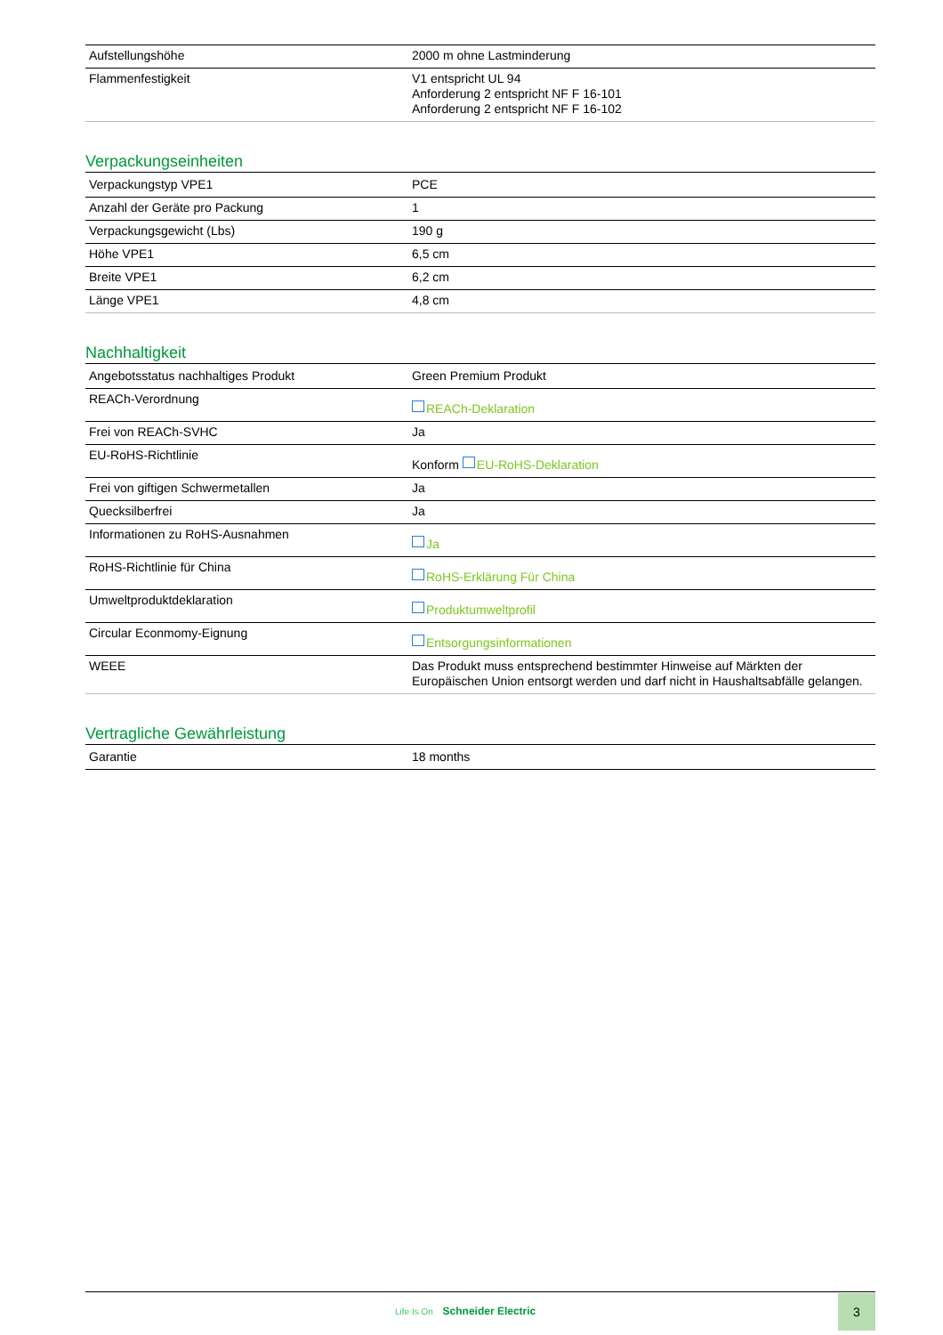| Aufstellungshöhe | 2000 m ohne Lastminderung |
| Flammenfestigkeit | V1 entspricht UL 94 Anforderung 2 entspricht NF F 16-101 Anforderung 2 entspricht NF F 16-102 |
Verpackungseinheiten
| Verpackungstyp VPE1 | PCE |
| Anzahl der Geräte pro Packung | 1 |
| Verpackungsgewicht (Lbs) | 190 g |
| Höhe VPE1 | 6,5 cm |
| Breite VPE1 | 6,2 cm |
| Länge VPE1 | 4,8 cm |
Nachhaltigkeit
| Angebotsstatus nachhaltiges Produkt | Green Premium Produkt |
| REACh-Verordnung | REACh-Deklaration |
| Frei von REACh-SVHC | Ja |
| EU-RoHS-Richtlinie | Konform EU-RoHS-Deklaration |
| Frei von giftigen Schwermetallen | Ja |
| Quecksilberfrei | Ja |
| Informationen zu RoHS-Ausnahmen | Ja |
| RoHS-Richtlinie für China | RoHS-Erklärung Für China |
| Umweltproduktdeklaration | Produktumweltprofil |
| Circular Econmomy-Eignung | Entsorgungsinformationen |
| WEEE | Das Produkt muss entsprechend bestimmter Hinweise auf Märkten der Europäischen Union entsorgt werden und darf nicht in Haushaltsabfälle gelangen. |
Vertragliche Gewährleistung
| Garantie | 18 months |
Life Is On Schneider Electric
3